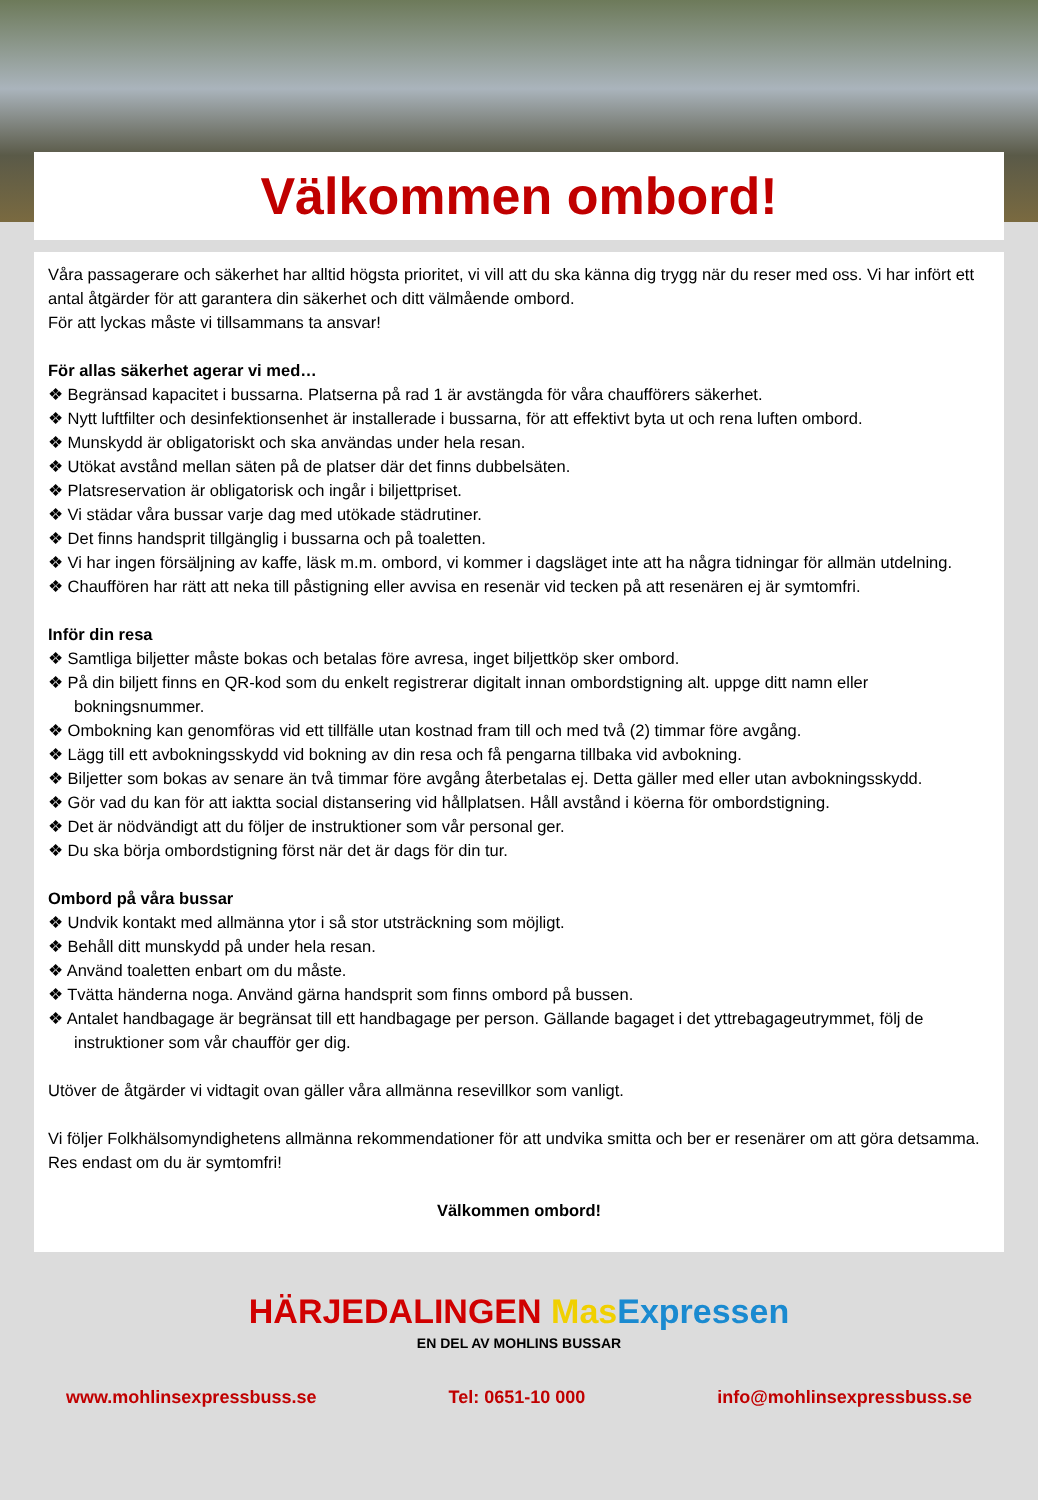Välkommen ombord!
Våra passagerare och säkerhet har alltid högsta prioritet, vi vill att du ska känna dig trygg när du reser med oss. Vi har infört ett antal åtgärder för att garantera din säkerhet och ditt välmående ombord.
För att lyckas måste vi tillsammans ta ansvar!
För allas säkerhet agerar vi med…
❖ Begränsad kapacitet i bussarna. Platserna på rad 1 är avstängda för våra chaufförers säkerhet.
❖ Nytt luftfilter och desinfektionsenhet är installerade i bussarna, för att effektivt byta ut och rena luften ombord.
❖ Munskydd är obligatoriskt och ska användas under hela resan.
❖ Utökat avstånd mellan säten på de platser där det finns dubbelsäten.
❖ Platsreservation är obligatorisk och ingår i biljettpriset.
❖ Vi städar våra bussar varje dag med utökade städrutiner.
❖ Det finns handsprit tillgänglig i bussarna och på toaletten.
❖ Vi har ingen försäljning av kaffe, läsk m.m. ombord, vi kommer i dagsläget inte att ha några tidningar för allmän utdelning.
❖ Chauffören har rätt att neka till påstigning eller avvisa en resenär vid tecken på att resenären ej är symtomfri.
Inför din resa
❖ Samtliga biljetter måste bokas och betalas före avresa, inget biljettköp sker ombord.
❖ På din biljett finns en QR-kod som du enkelt registrerar digitalt innan ombordstigning alt. uppge ditt namn eller bokningsnummer.
❖ Ombokning kan genomföras vid ett tillfälle utan kostnad fram till och med två (2) timmar före avgång.
❖ Lägg till ett avbokningsskydd vid bokning av din resa och få pengarna tillbaka vid avbokning.
❖ Biljetter som bokas av senare än två timmar före avgång återbetalas ej. Detta gäller med eller utan avbokningsskydd.
❖ Gör vad du kan för att iaktta social distansering vid hållplatsen. Håll avstånd i köerna för ombordstigning.
❖ Det är nödvändigt att du följer de instruktioner som vår personal ger.
❖ Du ska börja ombordstigning först när det är dags för din tur.
Ombord på våra bussar
❖ Undvik kontakt med allmänna ytor i så stor utsträckning som möjligt.
❖ Behåll ditt munskydd på under hela resan.
❖ Använd toaletten enbart om du måste.
❖ Tvätta händerna noga. Använd gärna handsprit som finns ombord på bussen.
❖ Antalet handbagage är begränsat till ett handbagage per person. Gällande bagaget i det yttrebagageutrymmet, följ de instruktioner som vår chaufför ger dig.
Utöver de åtgärder vi vidtagit ovan gäller våra allmänna resevillkor som vanligt.
Vi följer Folkhälsomyndighetens allmänna rekommendationer för att undvika smitta och ber er resenärer om att göra detsamma. Res endast om du är symtomfri!
Välkommen ombord!
HÄRJEDALINGEN Mas Expressen
EN DEL AV MOHLINS BUSSAR
www.mohlinsexpressbuss.se Tel: 0651-10 000 info@mohlinsexpressbuss.se